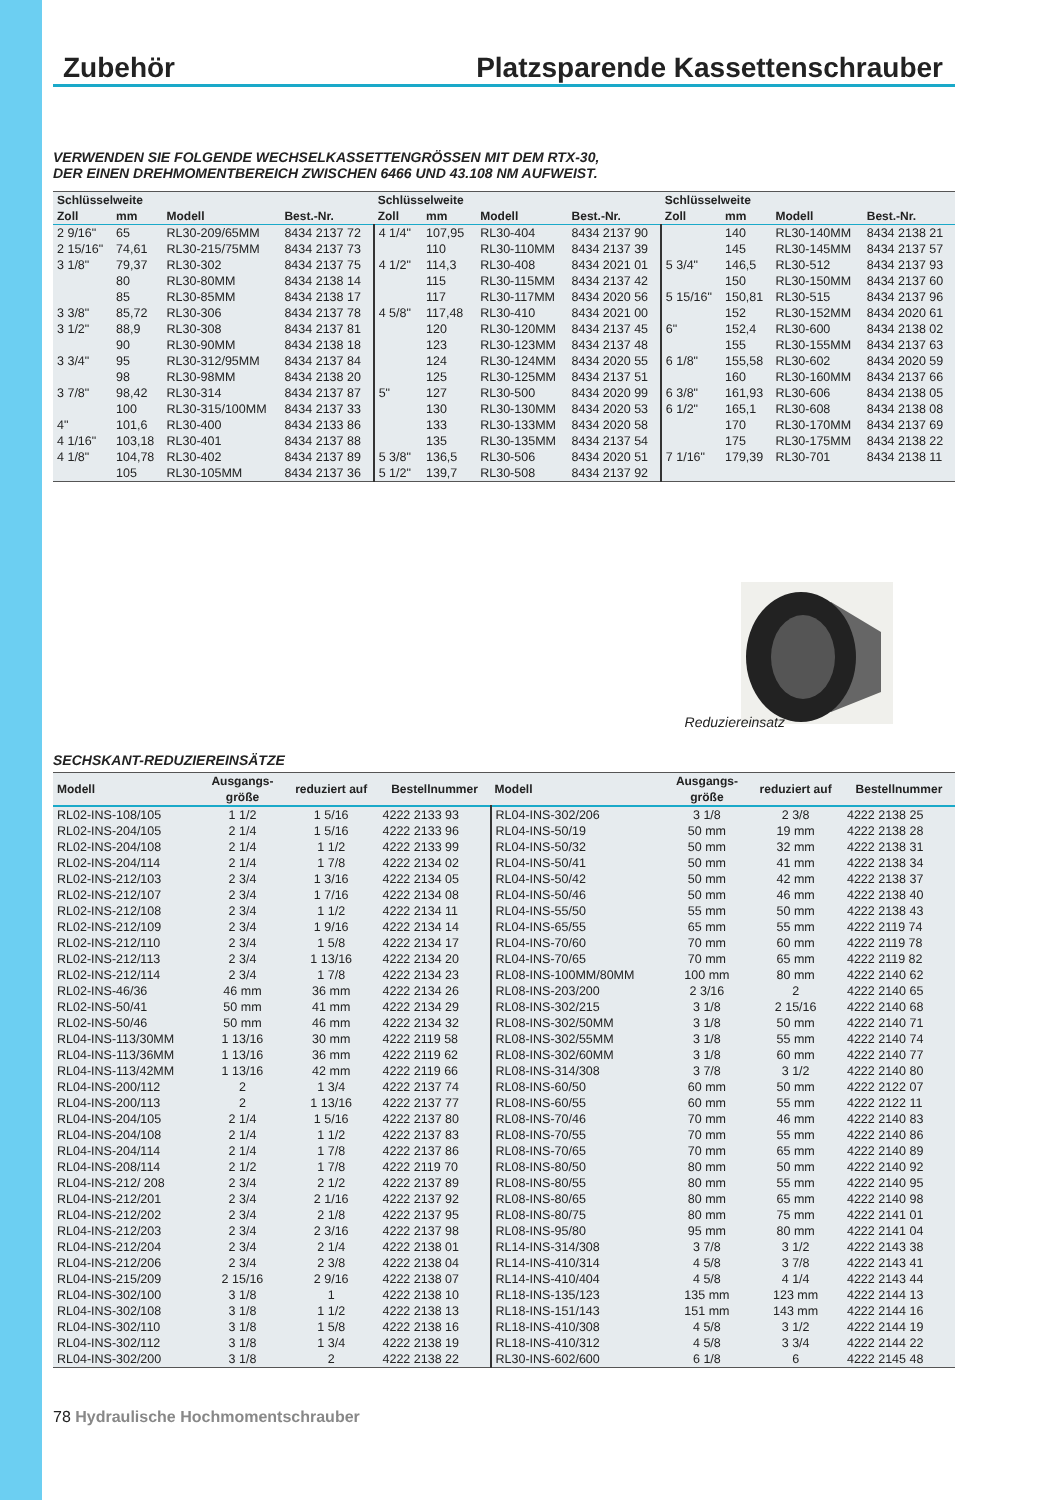Zubehör Platzsparende Kassettenschrauber
VERWENDEN SIE FOLGENDE WECHSELKASSETTENGRÖSSEN MIT DEM RTX-30,
DER EINEN DREHMOMENTBEREICH ZWISCHEN 6466 UND 43.108 NM AUFWEIST.
| Schlüsselweite | | | | Schlüsselweite | | | | Schlüsselweite | | | |
| --- | --- | --- | --- | --- | --- | --- | --- | --- | --- | --- | --- |
| Zoll | mm | Modell | Best.-Nr. | Zoll | mm | Modell | Best.-Nr. | Zoll | mm | Modell | Best.-Nr. |
| 2 9/16" | 65 | RL30-209/65MM | 8434 2137 72 | 4 1/4" | 107,95 | RL30-404 | 8434 2137 90 | | 140 | RL30-140MM | 8434 2138 21 |
| 2 15/16" | 74,61 | RL30-215/75MM | 8434 2137 73 | | 110 | RL30-110MM | 8434 2137 39 | | 145 | RL30-145MM | 8434 2137 57 |
| 3 1/8" | 79,37 | RL30-302 | 8434 2137 75 | 4 1/2" | 114,3 | RL30-408 | 8434 2021 01 | 5 3/4" | 146,5 | RL30-512 | 8434 2137 93 |
| | 80 | RL30-80MM | 8434 2138 14 | | 115 | RL30-115MM | 8434 2137 42 | | 150 | RL30-150MM | 8434 2137 60 |
| | 85 | RL30-85MM | 8434 2138 17 | | 117 | RL30-117MM | 8434 2020 56 | 5 15/16" | 150,81 | RL30-515 | 8434 2137 96 |
| 3 3/8" | 85,72 | RL30-306 | 8434 2137 78 | 4 5/8" | 117,48 | RL30-410 | 8434 2021 00 | | 152 | RL30-152MM | 8434 2020 61 |
| 3 1/2" | 88,9 | RL30-308 | 8434 2137 81 | | 120 | RL30-120MM | 8434 2137 45 | 6" | 152,4 | RL30-600 | 8434 2138 02 |
| | 90 | RL30-90MM | 8434 2138 18 | | 123 | RL30-123MM | 8434 2137 48 | | 155 | RL30-155MM | 8434 2137 63 |
| 3 3/4" | 95 | RL30-312/95MM | 8434 2137 84 | | 124 | RL30-124MM | 8434 2020 55 | 6 1/8" | 155,58 | RL30-602 | 8434 2020 59 |
| | 98 | RL30-98MM | 8434 2138 20 | | 125 | RL30-125MM | 8434 2137 51 | | 160 | RL30-160MM | 8434 2137 66 |
| 3 7/8" | 98,42 | RL30-314 | 8434 2137 87 | 5" | 127 | RL30-500 | 8434 2020 99 | 6 3/8" | 161,93 | RL30-606 | 8434 2138 05 |
| | 100 | RL30-315/100MM | 8434 2137 33 | | 130 | RL30-130MM | 8434 2020 53 | 6 1/2" | 165,1 | RL30-608 | 8434 2138 08 |
| 4" | 101,6 | RL30-400 | 8434 2133 86 | | 133 | RL30-133MM | 8434 2020 58 | | 170 | RL30-170MM | 8434 2137 69 |
| 4 1/16" | 103,18 | RL30-401 | 8434 2137 88 | | 135 | RL30-135MM | 8434 2137 54 | | 175 | RL30-175MM | 8434 2138 22 |
| 4 1/8" | 104,78 | RL30-402 | 8434 2137 89 | 5 3/8" | 136,5 | RL30-506 | 8434 2020 51 | 7 1/16" | 179,39 | RL30-701 | 8434 2138 11 |
| | 105 | RL30-105MM | 8434 2137 36 | 5 1/2" | 139,7 | RL30-508 | 8434 2137 92 | | | | |
Reduziereinsatz
SECHSKANT-REDUZIEREINSÄTZE
| Modell | Ausgangs- größe | reduziert auf | Bestellnummer | Modell | Ausgangs- größe | reduziert auf | Bestellnummer |
| --- | --- | --- | --- | --- | --- | --- | --- |
| RL02-INS-108/105 | 1 1/2 | 1 5/16 | 4222 2133 93 | RL04-INS-302/206 | 3 1/8 | 2 3/8 | 4222 2138 25 |
| RL02-INS-204/105 | 2 1/4 | 1 5/16 | 4222 2133 96 | RL04-INS-50/19 | 50 mm | 19 mm | 4222 2138 28 |
| RL02-INS-204/108 | 2 1/4 | 1 1/2 | 4222 2133 99 | RL04-INS-50/32 | 50 mm | 32 mm | 4222 2138 31 |
| RL02-INS-204/114 | 2 1/4 | 1 7/8 | 4222 2134 02 | RL04-INS-50/41 | 50 mm | 41 mm | 4222 2138 34 |
| RL02-INS-212/103 | 2 3/4 | 1 3/16 | 4222 2134 05 | RL04-INS-50/42 | 50 mm | 42 mm | 4222 2138 37 |
| RL02-INS-212/107 | 2 3/4 | 1 7/16 | 4222 2134 08 | RL04-INS-50/46 | 50 mm | 46 mm | 4222 2138 40 |
| RL02-INS-212/108 | 2 3/4 | 1 1/2 | 4222 2134 11 | RL04-INS-55/50 | 55 mm | 50 mm | 4222 2138 43 |
| RL02-INS-212/109 | 2 3/4 | 1 9/16 | 4222 2134 14 | RL04-INS-65/55 | 65 mm | 55 mm | 4222 2119 74 |
| RL02-INS-212/110 | 2 3/4 | 1 5/8 | 4222 2134 17 | RL04-INS-70/60 | 70 mm | 60 mm | 4222 2119 78 |
| RL02-INS-212/113 | 2 3/4 | 1 13/16 | 4222 2134 20 | RL04-INS-70/65 | 70 mm | 65 mm | 4222 2119 82 |
| RL02-INS-212/114 | 2 3/4 | 1 7/8 | 4222 2134 23 | RL08-INS-100MM/80MM | 100 mm | 80 mm | 4222 2140 62 |
| RL02-INS-46/36 | 46 mm | 36 mm | 4222 2134 26 | RL08-INS-203/200 | 2 3/16 | 2 | 4222 2140 65 |
| RL02-INS-50/41 | 50 mm | 41 mm | 4222 2134 29 | RL08-INS-302/215 | 3 1/8 | 2 15/16 | 4222 2140 68 |
| RL02-INS-50/46 | 50 mm | 46 mm | 4222 2134 32 | RL08-INS-302/50MM | 3 1/8 | 50 mm | 4222 2140 71 |
| RL04-INS-113/30MM | 1 13/16 | 30 mm | 4222 2119 58 | RL08-INS-302/55MM | 3 1/8 | 55 mm | 4222 2140 74 |
| RL04-INS-113/36MM | 1 13/16 | 36 mm | 4222 2119 62 | RL08-INS-302/60MM | 3 1/8 | 60 mm | 4222 2140 77 |
| RL04-INS-113/42MM | 1 13/16 | 42 mm | 4222 2119 66 | RL08-INS-314/308 | 3 7/8 | 3 1/2 | 4222 2140 80 |
| RL04-INS-200/112 | 2 | 1 3/4 | 4222 2137 74 | RL08-INS-60/50 | 60 mm | 50 mm | 4222 2122 07 |
| RL04-INS-200/113 | 2 | 1 13/16 | 4222 2137 77 | RL08-INS-60/55 | 60 mm | 55 mm | 4222 2122 11 |
| RL04-INS-204/105 | 2 1/4 | 1 5/16 | 4222 2137 80 | RL08-INS-70/46 | 70 mm | 46 mm | 4222 2140 83 |
| RL04-INS-204/108 | 2 1/4 | 1 1/2 | 4222 2137 83 | RL08-INS-70/55 | 70 mm | 55 mm | 4222 2140 86 |
| RL04-INS-204/114 | 2 1/4 | 1 7/8 | 4222 2137 86 | RL08-INS-70/65 | 70 mm | 65 mm | 4222 2140 89 |
| RL04-INS-208/114 | 2 1/2 | 1 7/8 | 4222 2119 70 | RL08-INS-80/50 | 80 mm | 50 mm | 4222 2140 92 |
| RL04-INS-212/ 208 | 2 3/4 | 2 1/2 | 4222 2137 89 | RL08-INS-80/55 | 80 mm | 55 mm | 4222 2140 95 |
| RL04-INS-212/201 | 2 3/4 | 2 1/16 | 4222 2137 92 | RL08-INS-80/65 | 80 mm | 65 mm | 4222 2140 98 |
| RL04-INS-212/202 | 2 3/4 | 2 1/8 | 4222 2137 95 | RL08-INS-80/75 | 80 mm | 75 mm | 4222 2141 01 |
| RL04-INS-212/203 | 2 3/4 | 2 3/16 | 4222 2137 98 | RL08-INS-95/80 | 95 mm | 80 mm | 4222 2141 04 |
| RL04-INS-212/204 | 2 3/4 | 2 1/4 | 4222 2138 01 | RL14-INS-314/308 | 3 7/8 | 3 1/2 | 4222 2143 38 |
| RL04-INS-212/206 | 2 3/4 | 2 3/8 | 4222 2138 04 | RL14-INS-410/314 | 4 5/8 | 3 7/8 | 4222 2143 41 |
| RL04-INS-215/209 | 2 15/16 | 2 9/16 | 4222 2138 07 | RL14-INS-410/404 | 4 5/8 | 4 1/4 | 4222 2143 44 |
| RL04-INS-302/100 | 3 1/8 | 1 | 4222 2138 10 | RL18-INS-135/123 | 135 mm | 123 mm | 4222 2144 13 |
| RL04-INS-302/108 | 3 1/8 | 1 1/2 | 4222 2138 13 | RL18-INS-151/143 | 151 mm | 143 mm | 4222 2144 16 |
| RL04-INS-302/110 | 3 1/8 | 1 5/8 | 4222 2138 16 | RL18-INS-410/308 | 4 5/8 | 3 1/2 | 4222 2144 19 |
| RL04-INS-302/112 | 3 1/8 | 1 3/4 | 4222 2138 19 | RL18-INS-410/312 | 4 5/8 | 3 3/4 | 4222 2144 22 |
| RL04-INS-302/200 | 3 1/8 | 2 | 4222 2138 22 | RL30-INS-602/600 | 6 1/8 | 6 | 4222 2145 48 |
78 Hydraulische Hochmomentschrauber